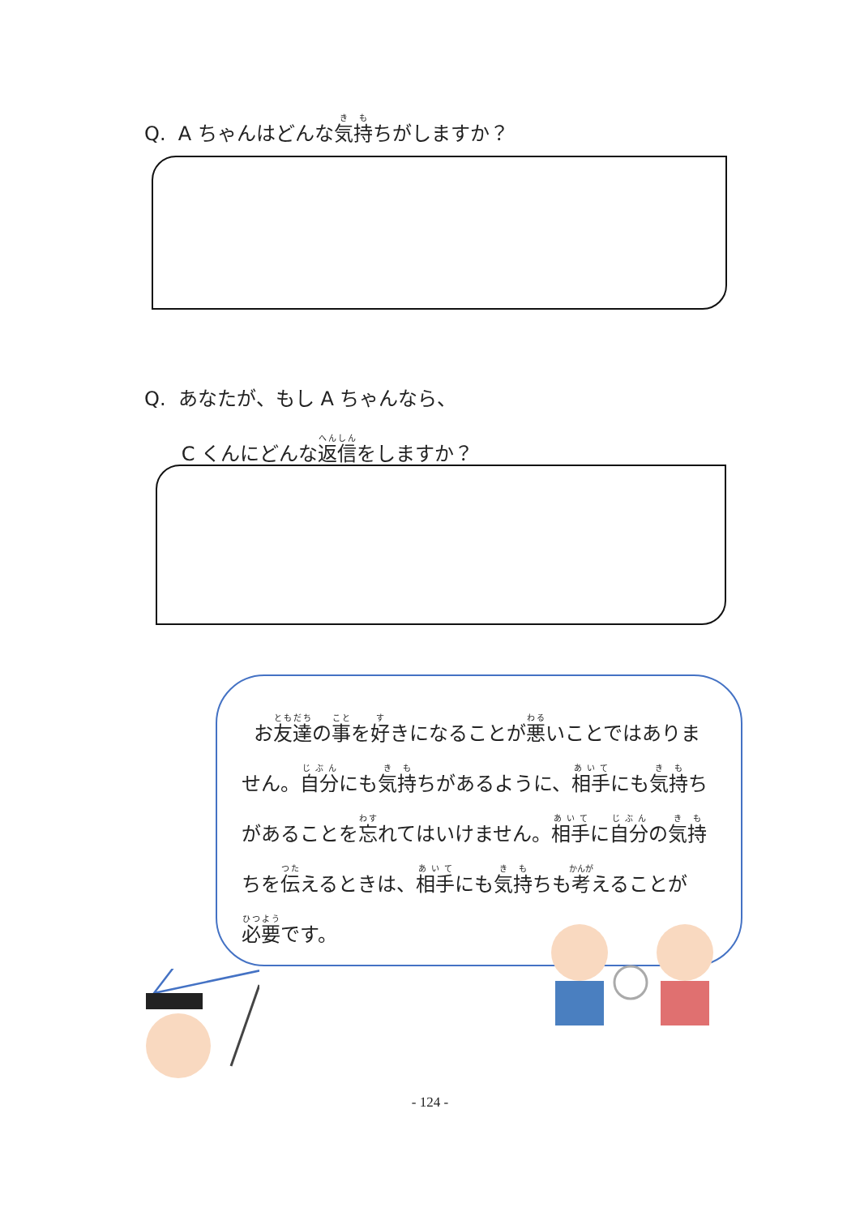Q. A ちゃんはどんな気持ちがしますか？
Q. あなたが、もし A ちゃんなら、
C くんにどんな返信をしますか？
お友達の事を好きになることが悪いことではありません。自分にも気持ちがあるように、相手にも気持ちがあることを忘れてはいけません。相手に自分の気持ちを伝えるときは、相手にも気持ちも考えることが必要です。
- 124 -